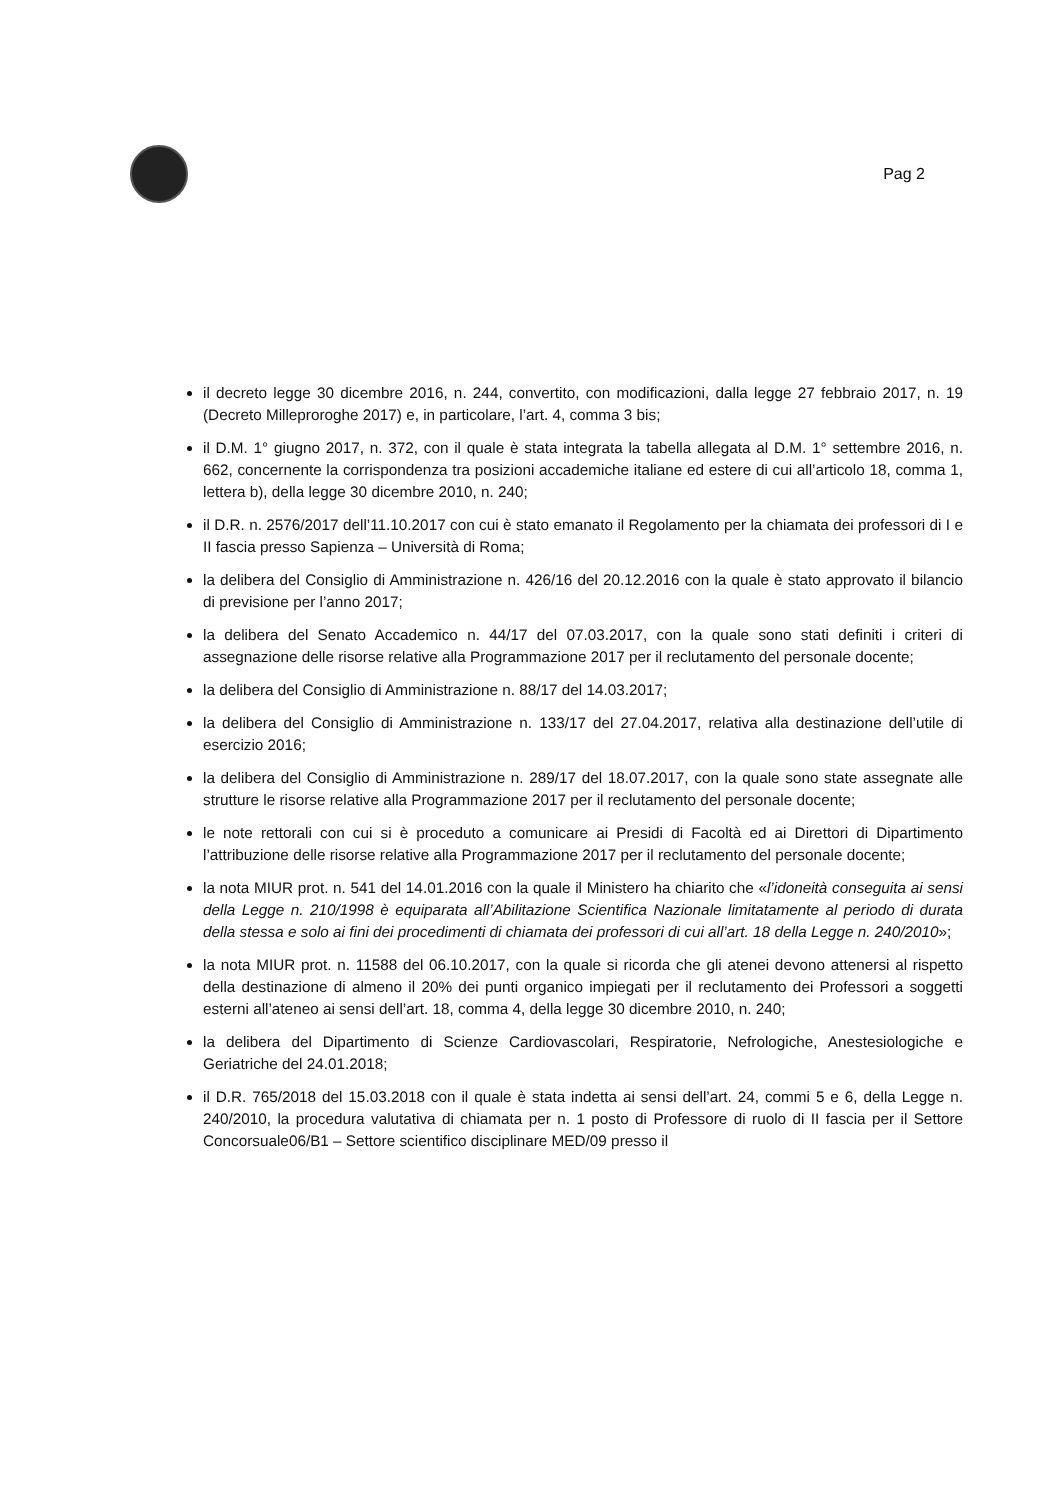Pag 2
il decreto legge 30 dicembre 2016, n. 244, convertito, con modificazioni, dalla legge 27 febbraio 2017, n. 19 (Decreto Milleproroghe 2017) e, in particolare, l’art. 4, comma 3 bis;
il D.M. 1° giugno 2017, n. 372, con il quale è stata integrata la tabella allegata al D.M. 1° settembre 2016, n. 662, concernente la corrispondenza tra posizioni accademiche italiane ed estere di cui all’articolo 18, comma 1, lettera b), della legge 30 dicembre 2010, n. 240;
il D.R. n. 2576/2017 dell’11.10.2017 con cui è stato emanato il Regolamento per la chiamata dei professori di I e II fascia presso Sapienza – Università di Roma;
la delibera del Consiglio di Amministrazione n. 426/16 del 20.12.2016 con la quale è stato approvato il bilancio di previsione per l’anno 2017;
la delibera del Senato Accademico n. 44/17 del 07.03.2017, con la quale sono stati definiti i criteri di assegnazione delle risorse relative alla Programmazione 2017 per il reclutamento del personale docente;
la delibera del Consiglio di Amministrazione n. 88/17 del 14.03.2017;
la delibera del Consiglio di Amministrazione n. 133/17 del 27.04.2017, relativa alla destinazione dell’utile di esercizio 2016;
la delibera del Consiglio di Amministrazione n. 289/17 del 18.07.2017, con la quale sono state assegnate alle strutture le risorse relative alla Programmazione 2017 per il reclutamento del personale docente;
le note rettorali con cui si è proceduto a comunicare ai Presidi di Facoltà ed ai Direttori di Dipartimento l’attribuzione delle risorse relative alla Programmazione 2017 per il reclutamento del personale docente;
la nota MIUR prot. n. 541 del 14.01.2016 con la quale il Ministero ha chiarito che «l’idoneità conseguita ai sensi della Legge n. 210/1998 è equiparata all’Abilitazione Scientifica Nazionale limitatamente al periodo di durata della stessa e solo ai fini dei procedimenti di chiamata dei professori di cui all’art. 18 della Legge n. 240/2010»;
la nota MIUR prot. n. 11588 del 06.10.2017, con la quale si ricorda che gli atenei devono attenersi al rispetto della destinazione di almeno il 20% dei punti organico impiegati per il reclutamento dei Professori a soggetti esterni all’ateneo ai sensi dell’art. 18, comma 4, della legge 30 dicembre 2010, n. 240;
la delibera del Dipartimento di Scienze Cardiovascolari, Respiratorie, Nefrologiche, Anestesiologiche e Geriatriche del 24.01.2018;
il D.R. 765/2018 del 15.03.2018 con il quale è stata indetta ai sensi dell’art. 24, commi 5 e 6, della Legge n. 240/2010, la procedura valutativa di chiamata per n. 1 posto di Professore di ruolo di II fascia per il Settore Concorsuale06/B1 – Settore scientifico disciplinare MED/09 presso il